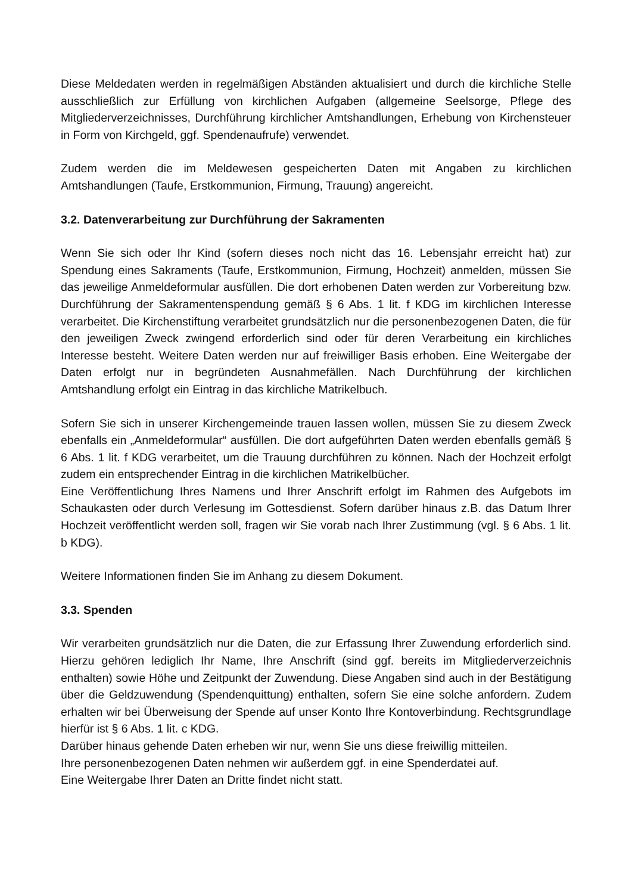Diese Meldedaten werden in regelmäßigen Abständen aktualisiert und durch die kirchliche Stelle ausschließlich zur Erfüllung von kirchlichen Aufgaben (allgemeine Seelsorge, Pflege des Mitgliederverzeichnisses, Durchführung kirchlicher Amtshandlungen, Erhebung von Kirchensteuer in Form von Kirchgeld, ggf. Spendenaufrufe) verwendet.
Zudem werden die im Meldewesen gespeicherten Daten mit Angaben zu kirchlichen Amtshandlungen (Taufe, Erstkommunion, Firmung, Trauung) angereicht.
3.2. Datenverarbeitung zur Durchführung der Sakramenten
Wenn Sie sich oder Ihr Kind (sofern dieses noch nicht das 16. Lebensjahr erreicht hat) zur Spendung eines Sakraments (Taufe, Erstkommunion, Firmung, Hochzeit) anmelden, müssen Sie das jeweilige Anmeldeformular ausfüllen. Die dort erhobenen Daten werden zur Vorbereitung bzw. Durchführung der Sakramentenspendung gemäß § 6 Abs. 1 lit. f KDG im kirchlichen Interesse verarbeitet. Die Kirchenstiftung verarbeitet grundsätzlich nur die personenbezogenen Daten, die für den jeweiligen Zweck zwingend erforderlich sind oder für deren Verarbeitung ein kirchliches Interesse besteht. Weitere Daten werden nur auf freiwilliger Basis erhoben. Eine Weitergabe der Daten erfolgt nur in begründeten Ausnahmefällen. Nach Durchführung der kirchlichen Amtshandlung erfolgt ein Eintrag in das kirchliche Matrikelbuch.
Sofern Sie sich in unserer Kirchengemeinde trauen lassen wollen, müssen Sie zu diesem Zweck ebenfalls ein „Anmeldeformular“ ausfüllen. Die dort aufgeführten Daten werden ebenfalls gemäß § 6 Abs. 1 lit. f KDG verarbeitet, um die Trauung durchführen zu können. Nach der Hochzeit erfolgt zudem ein entsprechender Eintrag in die kirchlichen Matrikelbücher.
Eine Veröffentlichung Ihres Namens und Ihrer Anschrift erfolgt im Rahmen des Aufgebots im Schaukasten oder durch Verlesung im Gottesdienst. Sofern darüber hinaus z.B. das Datum Ihrer Hochzeit veröffentlicht werden soll, fragen wir Sie vorab nach Ihrer Zustimmung (vgl. § 6 Abs. 1 lit. b KDG).
Weitere Informationen finden Sie im Anhang zu diesem Dokument.
3.3. Spenden
Wir verarbeiten grundsätzlich nur die Daten, die zur Erfassung Ihrer Zuwendung erforderlich sind. Hierzu gehören lediglich Ihr Name, Ihre Anschrift (sind ggf. bereits im Mitgliederverzeichnis enthalten) sowie Höhe und Zeitpunkt der Zuwendung. Diese Angaben sind auch in der Bestätigung über die Geldzuwendung (Spendenquittung) enthalten, sofern Sie eine solche anfordern. Zudem erhalten wir bei Überweisung der Spende auf unser Konto Ihre Kontoverbindung. Rechtsgrundlage hierfür ist § 6 Abs. 1 lit. c KDG.
Darüber hinaus gehende Daten erheben wir nur, wenn Sie uns diese freiwillig mitteilen.
Ihre personenbezogenen Daten nehmen wir außerdem ggf. in eine Spenderdatei auf.
Eine Weitergabe Ihrer Daten an Dritte findet nicht statt.